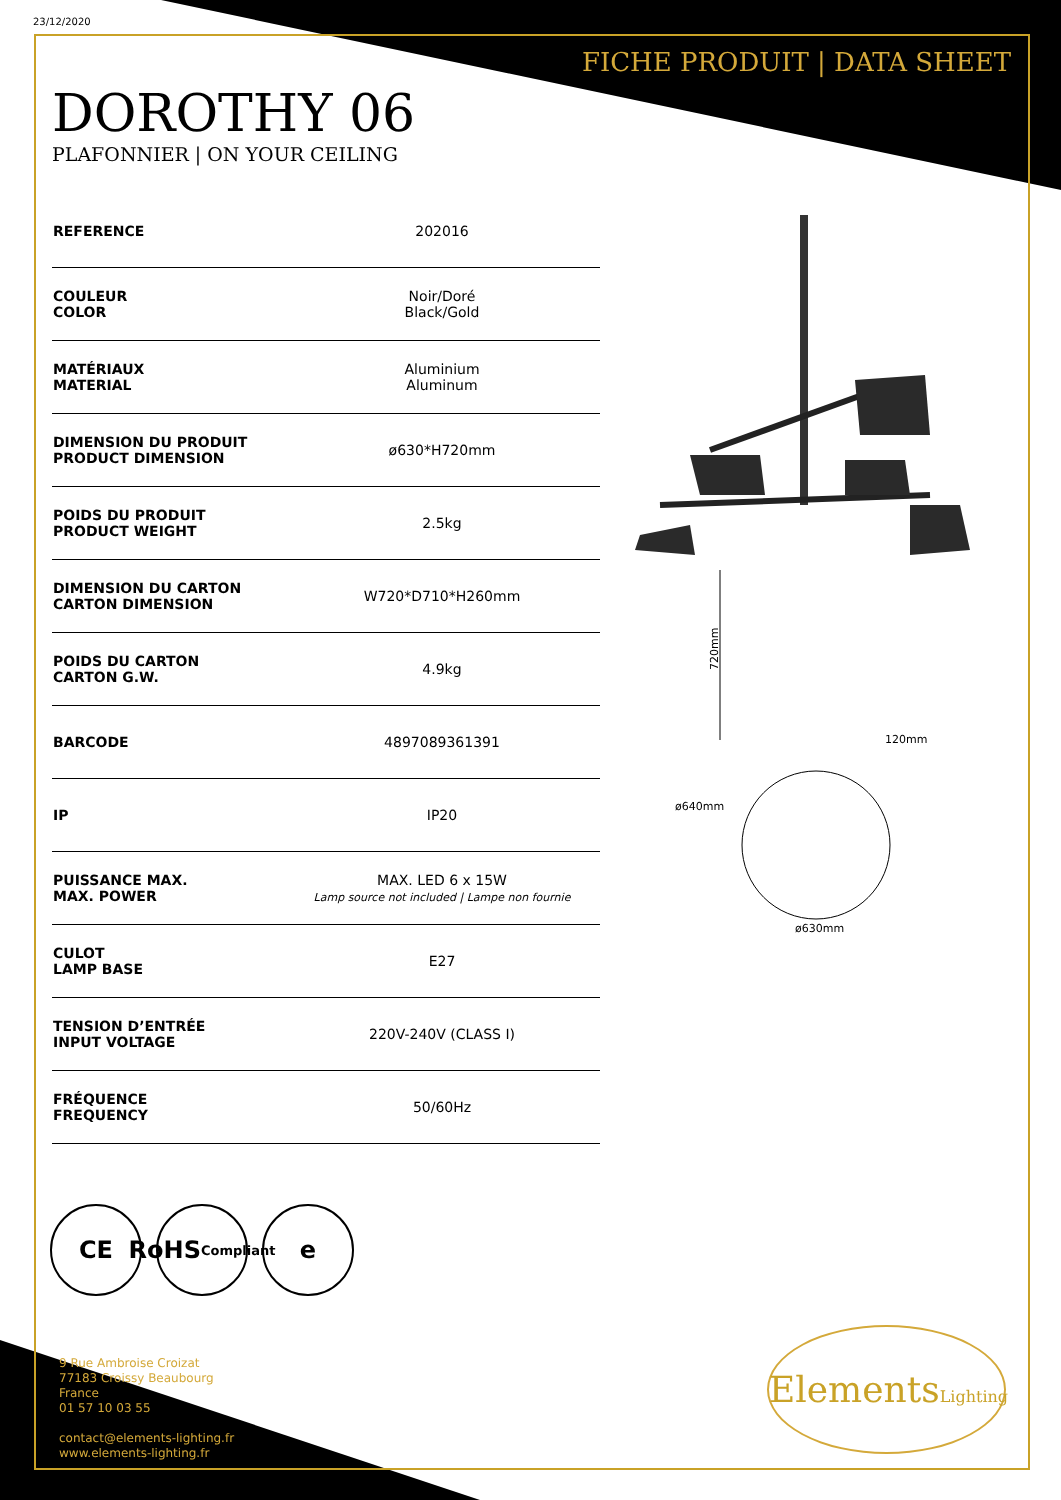23/12/2020
FICHE PRODUIT | DATA SHEET
DOROTHY 06
PLAFONNIER | ON YOUR CEILING
| REFERENCE | 202016 |
| COULEUR COLOR | Noir/Doré Black/Gold |
| MATÉRIAUX MATERIAL | Aluminium Aluminum |
| DIMENSION DU PRODUIT PRODUCT DIMENSION | ø630*H720mm |
| POIDS DU PRODUIT PRODUCT WEIGHT | 2.5kg |
| DIMENSION DU CARTON CARTON DIMENSION | W720*D710*H260mm |
| POIDS DU CARTON CARTON G.W. | 4.9kg |
| BARCODE | 4897089361391 |
| IP | IP20 |
| PUISSANCE MAX. MAX. POWER | MAX. LED 6 x 15W Lamp source not included / Lampe non fournie |
| CULOT LAMP BASE | E27 |
| TENSION D’ENTRÉE INPUT VOLTAGE | 220V-240V (CLASS I) |
| FRÉQUENCE FREQUENCY | 50/60Hz |
720mm
120mm
ø640mm
ø630mm
CE RoHS
Compliant
e
9 Rue Ambroise Croizat
77183 Croissy Beaubourg
France
01 57 10 03 55
contact@elements-lighting.fr
www.elements-lighting.fr
ElementsLighting